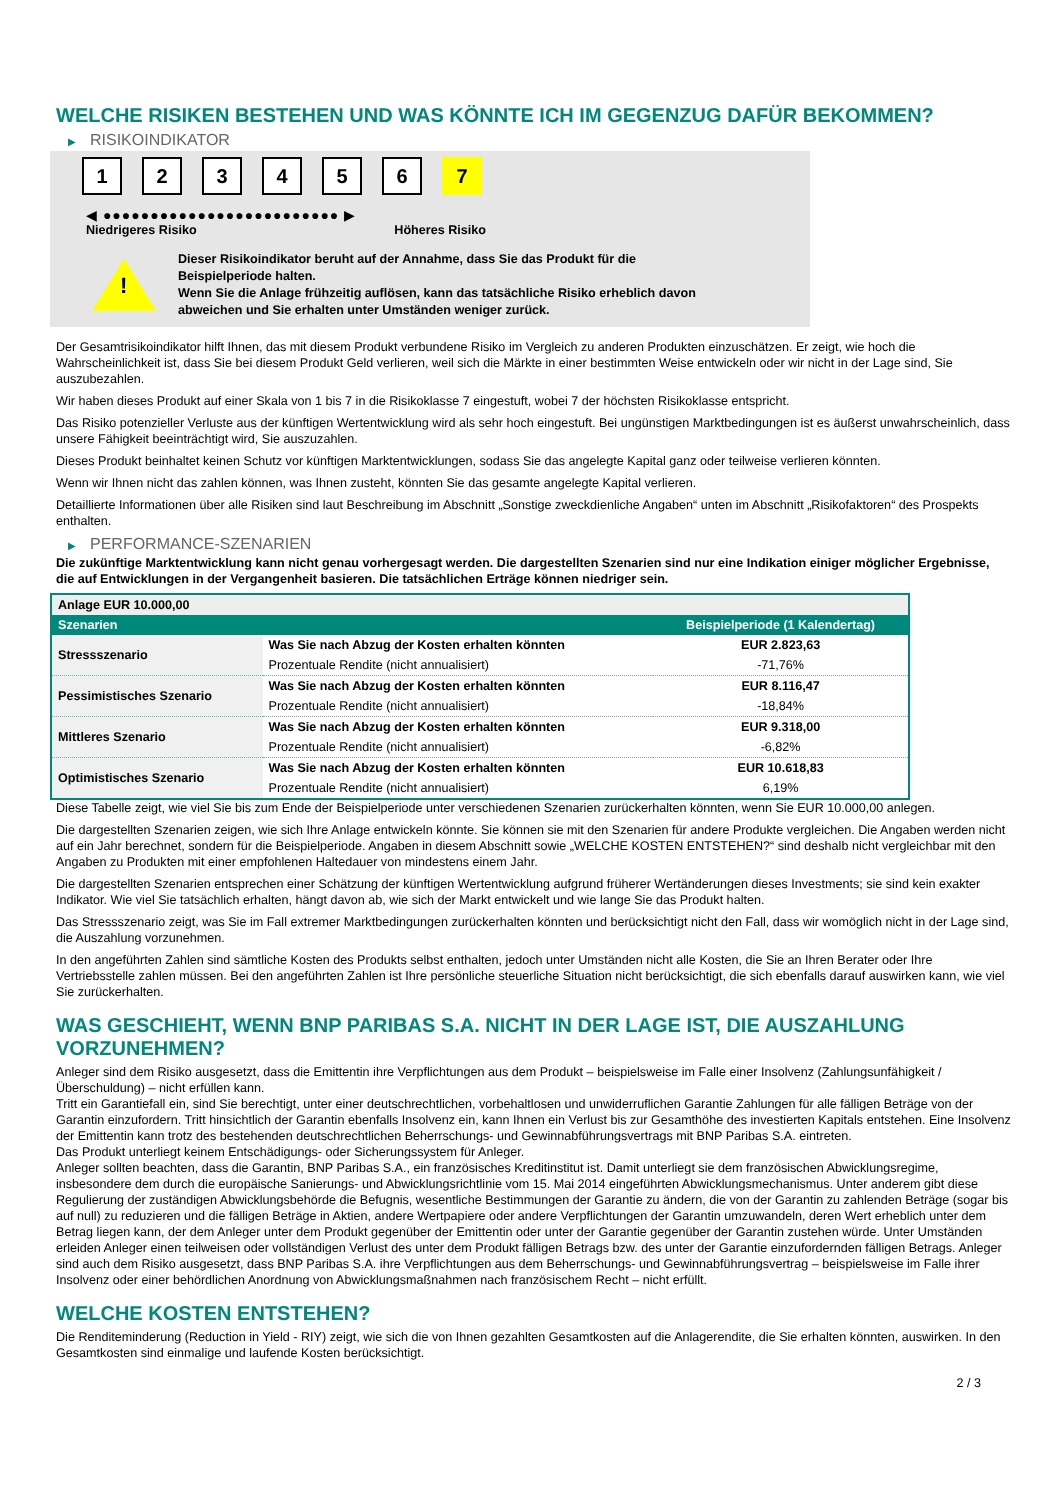WELCHE RISIKEN BESTEHEN UND WAS KÖNNTE ICH IM GEGENZUG DAFÜR BEKOMMEN?
▶ RISIKOINDIKATOR
1 2 3 4 5 6 7
◀ ●●●●●●●●●●●●●●●●●●●●●●●●● ▶
Niedrigeres Risiko Höheres Risiko
!
Dieser Risikoindikator beruht auf der Annahme, dass Sie das Produkt für die
Beispielperiode halten.
Wenn Sie die Anlage frühzeitig auflösen, kann das tatsächliche Risiko erheblich davon
abweichen und Sie erhalten unter Umständen weniger zurück.
Der Gesamtrisikoindikator hilft Ihnen, das mit diesem Produkt verbundene Risiko im Vergleich zu anderen Produkten einzuschätzen. Er zeigt, wie hoch die Wahrscheinlichkeit ist, dass Sie bei diesem Produkt Geld verlieren, weil sich die Märkte in einer bestimmten Weise entwickeln oder wir nicht in der Lage sind, Sie auszubezahlen.
Wir haben dieses Produkt auf einer Skala von 1 bis 7 in die Risikoklasse 7 eingestuft, wobei 7 der höchsten Risikoklasse entspricht.
Das Risiko potenzieller Verluste aus der künftigen Wertentwicklung wird als sehr hoch eingestuft. Bei ungünstigen Marktbedingungen ist es äußerst unwahrscheinlich, dass unsere Fähigkeit beeinträchtigt wird, Sie auszuzahlen.
Dieses Produkt beinhaltet keinen Schutz vor künftigen Marktentwicklungen, sodass Sie das angelegte Kapital ganz oder teilweise verlieren könnten.
Wenn wir Ihnen nicht das zahlen können, was Ihnen zusteht, könnten Sie das gesamte angelegte Kapital verlieren.
Detaillierte Informationen über alle Risiken sind laut Beschreibung im Abschnitt „Sonstige zweckdienliche Angaben“ unten im Abschnitt „Risikofaktoren“ des Prospekts enthalten.
▶ PERFORMANCE-SZENARIEN
Die zukünftige Marktentwicklung kann nicht genau vorhergesagt werden. Die dargestellten Szenarien sind nur eine Indikation einiger möglicher Ergebnisse, die auf Entwicklungen in der Vergangenheit basieren. Die tatsächlichen Erträge können niedriger sein.
| Anlage EUR 10.000,00 | | |
| --- | --- | --- |
| Szenarien | | Beispielperiode (1 Kalendertag) |
| Stressszenario | Was Sie nach Abzug der Kosten erhalten könnten | EUR 2.823,63 |
| | Prozentuale Rendite (nicht annualisiert) | -71,76% |
| Pessimistisches Szenario | Was Sie nach Abzug der Kosten erhalten könnten | EUR 8.116,47 |
| | Prozentuale Rendite (nicht annualisiert) | -18,84% |
| Mittleres Szenario | Was Sie nach Abzug der Kosten erhalten könnten | EUR 9.318,00 |
| | Prozentuale Rendite (nicht annualisiert) | -6,82% |
| Optimistisches Szenario | Was Sie nach Abzug der Kosten erhalten könnten | EUR 10.618,83 |
| | Prozentuale Rendite (nicht annualisiert) | 6,19% |
Diese Tabelle zeigt, wie viel Sie bis zum Ende der Beispielperiode unter verschiedenen Szenarien zurückerhalten könnten, wenn Sie EUR 10.000,00 anlegen.
Die dargestellten Szenarien zeigen, wie sich Ihre Anlage entwickeln könnte. Sie können sie mit den Szenarien für andere Produkte vergleichen. Die Angaben werden nicht auf ein Jahr berechnet, sondern für die Beispielperiode. Angaben in diesem Abschnitt sowie „WELCHE KOSTEN ENTSTEHEN?“ sind deshalb nicht vergleichbar mit den Angaben zu Produkten mit einer empfohlenen Haltedauer von mindestens einem Jahr.
Die dargestellten Szenarien entsprechen einer Schätzung der künftigen Wertentwicklung aufgrund früherer Wertänderungen dieses Investments; sie sind kein exakter Indikator. Wie viel Sie tatsächlich erhalten, hängt davon ab, wie sich der Markt entwickelt und wie lange Sie das Produkt halten.
Das Stressszenario zeigt, was Sie im Fall extremer Marktbedingungen zurückerhalten könnten und berücksichtigt nicht den Fall, dass wir womöglich nicht in der Lage sind, die Auszahlung vorzunehmen.
In den angeführten Zahlen sind sämtliche Kosten des Produkts selbst enthalten, jedoch unter Umständen nicht alle Kosten, die Sie an Ihren Berater oder Ihre Vertriebsstelle zahlen müssen. Bei den angeführten Zahlen ist Ihre persönliche steuerliche Situation nicht berücksichtigt, die sich ebenfalls darauf auswirken kann, wie viel Sie zurückerhalten.
WAS GESCHIEHT, WENN BNP PARIBAS S.A. NICHT IN DER LAGE IST, DIE AUSZAHLUNG VORZUNEHMEN?
Anleger sind dem Risiko ausgesetzt, dass die Emittentin ihre Verpflichtungen aus dem Produkt – beispielsweise im Falle einer Insolvenz (Zahlungsunfähigkeit / Überschuldung) – nicht erfüllen kann.
Tritt ein Garantiefall ein, sind Sie berechtigt, unter einer deutschrechtlichen, vorbehaltlosen und unwiderruflichen Garantie Zahlungen für alle fälligen Beträge von der Garantin einzufordern. Tritt hinsichtlich der Garantin ebenfalls Insolvenz ein, kann Ihnen ein Verlust bis zur Gesamthöhe des investierten Kapitals entstehen. Eine Insolvenz der Emittentin kann trotz des bestehenden deutschrechtlichen Beherrschungs- und Gewinnabführungsvertrags mit BNP Paribas S.A. eintreten.
Das Produkt unterliegt keinem Entschädigungs- oder Sicherungssystem für Anleger.
Anleger sollten beachten, dass die Garantin, BNP Paribas S.A., ein französisches Kreditinstitut ist. Damit unterliegt sie dem französischen Abwicklungsregime, insbesondere dem durch die europäische Sanierungs- und Abwicklungsrichtlinie vom 15. Mai 2014 eingeführten Abwicklungsmechanismus. Unter anderem gibt diese Regulierung der zuständigen Abwicklungsbehörde die Befugnis, wesentliche Bestimmungen der Garantie zu ändern, die von der Garantin zu zahlenden Beträge (sogar bis auf null) zu reduzieren und die fälligen Beträge in Aktien, andere Wertpapiere oder andere Verpflichtungen der Garantin umzuwandeln, deren Wert erheblich unter dem Betrag liegen kann, der dem Anleger unter dem Produkt gegenüber der Emittentin oder unter der Garantie gegenüber der Garantin zustehen würde. Unter Umständen erleiden Anleger einen teilweisen oder vollständigen Verlust des unter dem Produkt fälligen Betrags bzw. des unter der Garantie einzufordernden fälligen Betrags. Anleger sind auch dem Risiko ausgesetzt, dass BNP Paribas S.A. ihre Verpflichtungen aus dem Beherrschungs- und Gewinnabführungsvertrag – beispielsweise im Falle ihrer Insolvenz oder einer behördlichen Anordnung von Abwicklungsmaßnahmen nach französischem Recht – nicht erfüllt.
WELCHE KOSTEN ENTSTEHEN?
Die Renditeminderung (Reduction in Yield - RIY) zeigt, wie sich die von Ihnen gezahlten Gesamtkosten auf die Anlagerendite, die Sie erhalten könnten, auswirken. In den Gesamtkosten sind einmalige und laufende Kosten berücksichtigt.
2 / 3